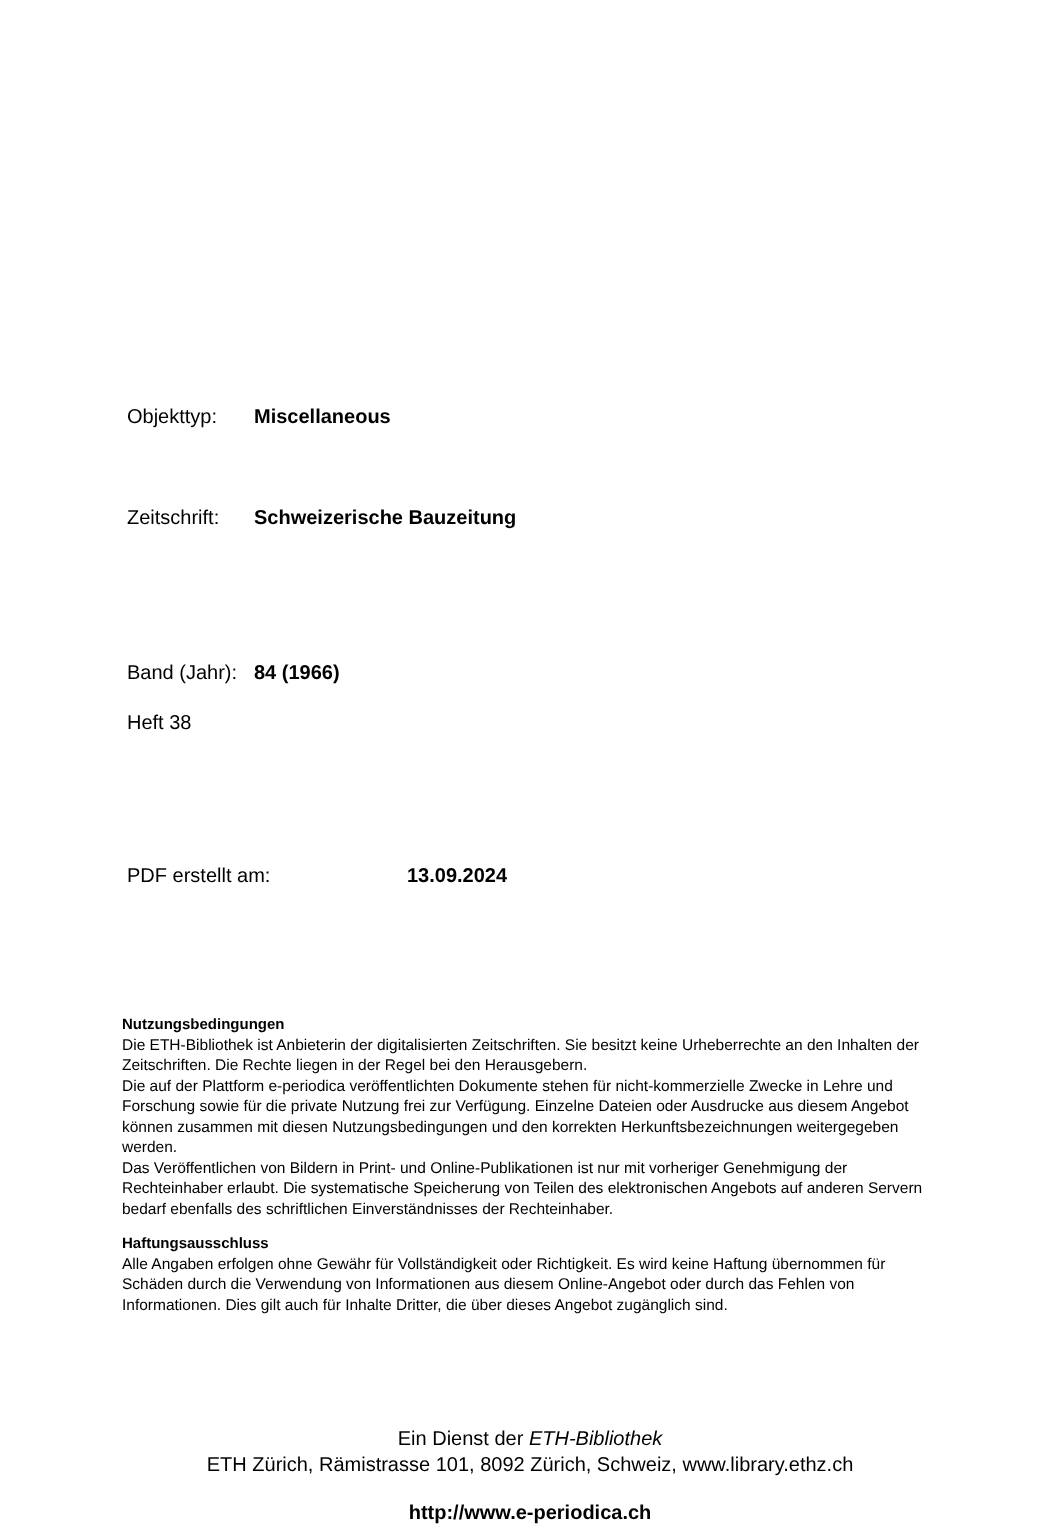Objekttyp: Miscellaneous
Zeitschrift: Schweizerische Bauzeitung
Band (Jahr): 84 (1966)
Heft 38
PDF erstellt am: 13.09.2024
Nutzungsbedingungen
Die ETH-Bibliothek ist Anbieterin der digitalisierten Zeitschriften. Sie besitzt keine Urheberrechte an den Inhalten der Zeitschriften. Die Rechte liegen in der Regel bei den Herausgebern.
Die auf der Plattform e-periodica veröffentlichten Dokumente stehen für nicht-kommerzielle Zwecke in Lehre und Forschung sowie für die private Nutzung frei zur Verfügung. Einzelne Dateien oder Ausdrucke aus diesem Angebot können zusammen mit diesen Nutzungsbedingungen und den korrekten Herkunftsbezeichnungen weitergegeben werden.
Das Veröffentlichen von Bildern in Print- und Online-Publikationen ist nur mit vorheriger Genehmigung der Rechteinhaber erlaubt. Die systematische Speicherung von Teilen des elektronischen Angebots auf anderen Servern bedarf ebenfalls des schriftlichen Einverständnisses der Rechteinhaber.
Haftungsausschluss
Alle Angaben erfolgen ohne Gewähr für Vollständigkeit oder Richtigkeit. Es wird keine Haftung übernommen für Schäden durch die Verwendung von Informationen aus diesem Online-Angebot oder durch das Fehlen von Informationen. Dies gilt auch für Inhalte Dritter, die über dieses Angebot zugänglich sind.
Ein Dienst der ETH-Bibliothek
ETH Zürich, Rämistrasse 101, 8092 Zürich, Schweiz, www.library.ethz.ch
http://www.e-periodica.ch